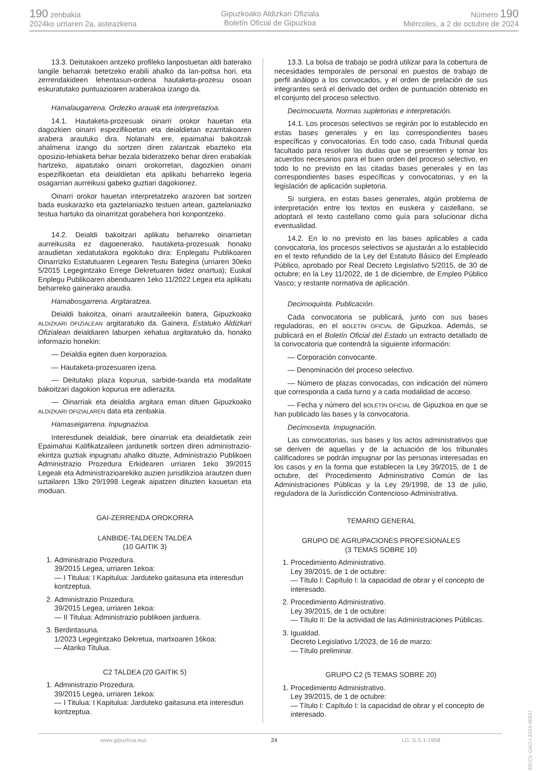190 zenbakia
2024ko urriaren 2a, asteazkena
Gipuzkoako Aldizkari Ofiziala
Boletín Oficial de Gipuzkoa
Número 190
Miércoles, a 2 de octubre de 2024
13.3. Deitutakoen antzeko profileko lanpostuetan aldi baterako langile beharrak betetzeko erabili ahalko da lan-poltsa hori, eta zerrendakideen lehentasun-ordena hautaketa-prozesu osoan eskuratutako puntuazioaren araberakoa izango da.
Hamalaugarrena. Ordezko arauak eta interpretazioa.
14.1. Hautaketa-prozesuak oinarri orokor hauetan eta dagozkien oinarri espezifikoetan eta deialdietan ezarritakoaren arabera arautuko dira. Nolanahi ere, epaimahai bakoitzak ahalmena izango du sortzen diren zalantzak ebazteko eta oposizio-lehiaketa behar bezala bideratzeko behar diren erabakiak hartzeko, aipatutako oinarri orokorretan, dagozkien oinarri espezifikoetan eta deialdietan eta aplikatu beharreko legeria osagarrian aurreikusi gabeko guztiari dagokionez.
Oinarri orokor hauetan interpretatzeko arazoren bat sortzen bada euskarazko eta gaztelaniazko testuen artean, gaztelaniazko testua hartuko da oinarritzat gorabehera hori konpontzeko.
14.2. Deialdi bakoitzari aplikatu beharreko oinarrietan aurreikusita ez dagoenerako, hautaketa-prozesuak honako araudietan xedatutakora egokituko dira: Enplegatu Publikoaren Oinarrizko Estatutuaren Legearen Testu Bategina (urriaren 30eko 5/2015 Legegintzako Errege Dekretuaren bidez onartua); Euskal Enplegu Publikoaren abenduaren 1eko 11/2022 Legea eta aplikatu beharreko gainerako araudia.
Hamabosgarrena. Argitaratzea.
Deialdi bakoitza, oinarri arautzaileekin batera, Gipuzkoako ALDIZKARI OFIZIALEAN argitaratuko da. Gainera, Estatuko Aldizkari Ofizialean deialdiaren laburpen xehatua argitaratuko da, honako informazio honekin:
— Deialdia egiten duen korporazioa.
— Hautaketa-prozesuaren izena.
— Deitutako plaza kopurua, sarbide-txanda eta modalitate bakoitzari dagokion kopurua ere adierazita.
— Oinarriak eta deialdia argitara eman dituen Gipuzkoako ALDIZKARI OFIZIALAREN data eta zenbakia.
Hamaseigarrena. Inpugnazioa.
Interesdunek deialdiak, bere oinarriak eta deialdietatik zein Epaimahai Kalifikatzaileen jardunetik sortzen diren administrazio-ekintza guztiak inpugnatu ahalko dituzte, Administrazio Publikoen Administrazio Prozedura Erkidearen urriaren 1eko 39/2015 Legeak eta Administrazioarekiko auzien jurisdikzioa arautzen duen uztailaren 13ko 29/1998 Legeak aipatzen dituzten kasuetan eta moduan.
GAI-ZERRENDA OROKORRA
LANBIDE-TALDEEN TALDEA
(10 GAITIK 3)
1. Administrazio Prozedura.
39/2015 Legea, urriaren 1ekoa:
— I Titulua: I Kapitulua: Jarduteko gaitasuna eta interesdun kontzeptua.
2. Administrazio Prozedura.
39/2015 Legea, urriaren 1ekoa:
— II Titulua: Administrazio publikoen jarduera.
3. Berdintasuna.
1/2023 Legegintzako Dekretua, martxoaren 16koa:
— Atariko Titulua.
C2 TALDEA (20 GAITIK 5)
1. Administrazio Prozedura.
39/2015 Legea, urriaren 1ekoa:
— I Titulua: I Kapitulua: Jarduteko gaitasuna eta interesdun kontzeptua.
13.3. La bolsa de trabajo se podrá utilizar para la cobertura de necesidades temporales de personal en puestos de trabajo de perfil análogo a los convocados, y el orden de prelación de sus integrantes será el derivado del orden de puntuación obtenido en el conjunto del proceso selectivo.
Decimocuarta. Normas supletorias e interpretación.
14.1. Los procesos selectivos se regirán por lo establecido en estas bases generales y en las correspondientes bases específicas y convocatorias. En todo caso, cada Tribunal queda facultado para resolver las dudas que se presenten y tomar los acuerdos necesarios para el buen orden del proceso selectivo, en todo lo no previsto en las citadas bases generales y en las correspondientes bases específicas y convocatorias, y en la legislación de aplicación supletoria.
Si surgiera, en estas bases generales, algún problema de interpretación entre los textos en euskera y castellano, se adoptará el texto castellano como guía para solucionar dicha eventualidad.
14.2. En lo no previsto en las bases aplicables a cada convocatoria, los procesos selectivos se ajustarán a lo establecido en el texto refundido de la Ley del Estatuto Básico del Empleado Público, aprobado por Real Decreto Legislativo 5/2015, de 30 de octubre; en la Ley 11/2022, de 1 de diciembre, de Empleo Público Vasco; y restante normativa de aplicación.
Decimoquinta. Publicación.
Cada convocatoria se publicará, junto con sus bases reguladoras, en el BOLETÍN OFICIAL de Gipuzkoa. Además, se publicará en el Boletín Oficial del Estado un extracto detallado de la convocatoria que contendrá la siguiente información:
— Corporación convocante.
— Denominación del proceso selectivo.
— Número de plazas convocadas, con indicación del número que corresponda a cada turno y a cada modalidad de acceso.
— Fecha y número del BOLETÍN OFICIAL de Gipuzkoa en que se han publicado las bases y la convocatoria.
Decimosexta. Impugnación.
Las convocatorias, sus bases y los actos administrativos que se deriven de aquellas y de la actuación de los tribunales calificadores se podrán impugnar por las personas interesadas en los casos y en la forma que establecen la Ley 39/2015, de 1 de octubre, del Procedimiento Administrativo Común de las Administraciones Públicas y la Ley 29/1998, de 13 de julio, reguladora de la Jurisdicción Contencioso-Administrativa.
TEMARIO GENERAL
GRUPO DE AGRUPACIONES PROFESIONALES
(3 TEMAS SOBRE 10)
1. Procedimiento Administrativo.
Ley 39/2015, de 1 de octubre:
— Título I: Capítulo I: la capacidad de obrar y el concepto de interesado.
2. Procedimiento Administrativo.
Ley 39/2015, de 1 de octubre:
— Título II: De la actividad de las Administraciones Públicas.
3. Igualdad.
Decreto Legislativo 1/2023, de 16 de marzo:
— Título preliminar.
GRUPO C2 (5 TEMAS SOBRE 20)
1. Procedimiento Administrativo.
Ley 39/2015, de 1 de octubre:
— Título I: Capítulo I: la capacidad de obrar y el concepto de interesado.
www.gipuzkoa.eus 24 LG.:S.S.1-1958
EK\CV GAO-I-2024-06937